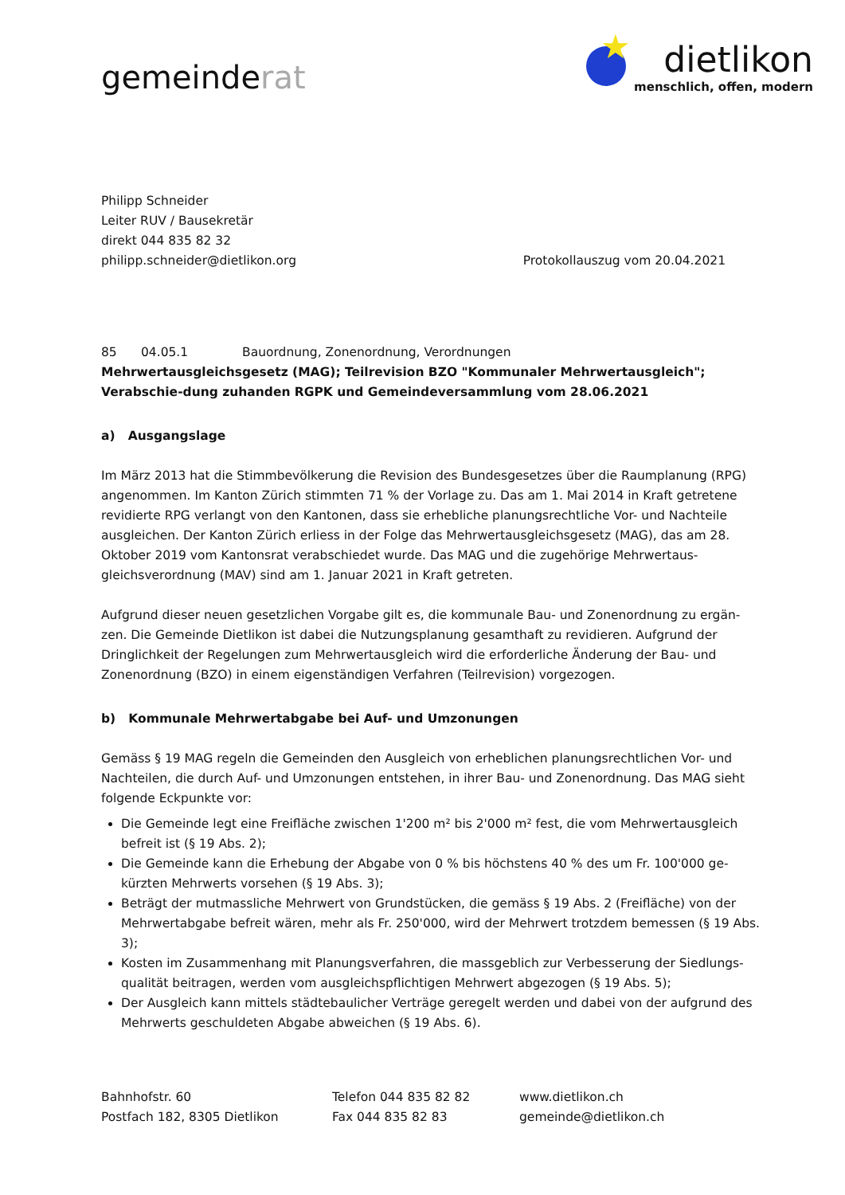gemeinderat
★
dietlikon
menschlich, offen, modern
Philipp Schneider
Leiter RUV / Bausekretär
direkt 044 835 82 32
philipp.schneider@dietlikon.org
Protokollauszug vom 20.04.2021
85 04.05.1 Bauordnung, Zonenordnung, Verordnungen
Mehrwertausgleichsgesetz (MAG); Teilrevision BZO "Kommunaler Mehrwertausgleich"; Verabschie-dung zuhanden RGPK und Gemeindeversammlung vom 28.06.2021
a) Ausgangslage
Im März 2013 hat die Stimmbevölkerung die Revision des Bundesgesetzes über die Raumplanung (RPG) angenommen. Im Kanton Zürich stimmten 71 % der Vorlage zu. Das am 1. Mai 2014 in Kraft getretene revidierte RPG verlangt von den Kantonen, dass sie erhebliche planungsrechtliche Vor- und Nachteile ausgleichen. Der Kanton Zürich erliess in der Folge das Mehrwertausgleichsgesetz (MAG), das am 28. Oktober 2019 vom Kantonsrat verabschiedet wurde. Das MAG und die zugehörige Mehrwertaus-gleichsverordnung (MAV) sind am 1. Januar 2021 in Kraft getreten.
Aufgrund dieser neuen gesetzlichen Vorgabe gilt es, die kommunale Bau- und Zonenordnung zu ergän-zen. Die Gemeinde Dietlikon ist dabei die Nutzungsplanung gesamthaft zu revidieren. Aufgrund der Dringlichkeit der Regelungen zum Mehrwertausgleich wird die erforderliche Änderung der Bau- und Zonenordnung (BZO) in einem eigenständigen Verfahren (Teilrevision) vorgezogen.
b) Kommunale Mehrwertabgabe bei Auf- und Umzonungen
Gemäss § 19 MAG regeln die Gemeinden den Ausgleich von erheblichen planungsrechtlichen Vor- und Nachteilen, die durch Auf- und Umzonungen entstehen, in ihrer Bau- und Zonenordnung. Das MAG sieht folgende Eckpunkte vor:
Die Gemeinde legt eine Freifläche zwischen 1'200 m² bis 2'000 m² fest, die vom Mehrwertausgleich befreit ist (§ 19 Abs. 2);
Die Gemeinde kann die Erhebung der Abgabe von 0 % bis höchstens 40 % des um Fr. 100'000 ge-kürzten Mehrwerts vorsehen (§ 19 Abs. 3);
Beträgt der mutmassliche Mehrwert von Grundstücken, die gemäss § 19 Abs. 2 (Freifläche) von der Mehrwertabgabe befreit wären, mehr als Fr. 250'000, wird der Mehrwert trotzdem bemessen (§ 19 Abs. 3);
Kosten im Zusammenhang mit Planungsverfahren, die massgeblich zur Verbesserung der Siedlungs-qualität beitragen, werden vom ausgleichspflichtigen Mehrwert abgezogen (§ 19 Abs. 5);
Der Ausgleich kann mittels städtebaulicher Verträge geregelt werden und dabei von der aufgrund des Mehrwerts geschuldeten Abgabe abweichen (§ 19 Abs. 6).
Bahnhofstr. 60
Postfach 182, 8305 Dietlikon
Telefon 044 835 82 82
Fax 044 835 82 83
www.dietlikon.ch
gemeinde@dietlikon.ch